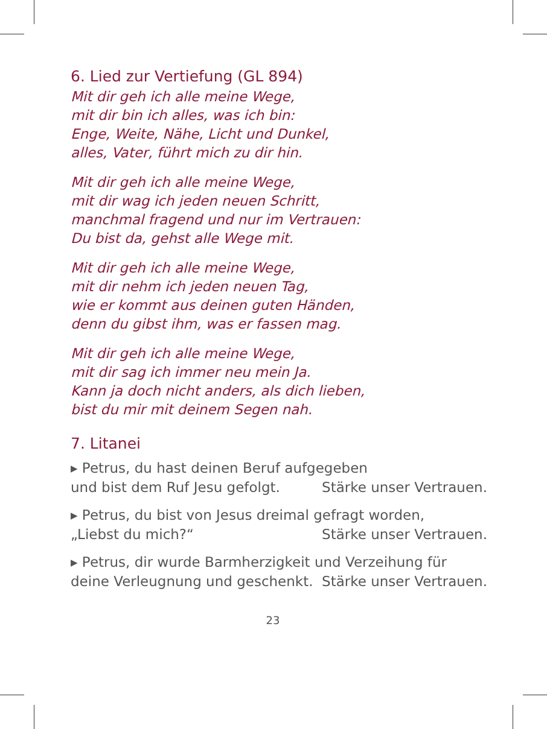6. Lied zur Vertiefung (GL 894)
Mit dir geh ich alle meine Wege,
mit dir bin ich alles, was ich bin:
Enge, Weite, Nähe, Licht und Dunkel,
alles, Vater, führt mich zu dir hin.
Mit dir geh ich alle meine Wege,
mit dir wag ich jeden neuen Schritt,
manchmal fragend und nur im Vertrauen:
Du bist da, gehst alle Wege mit.
Mit dir geh ich alle meine Wege,
mit dir nehm ich jeden neuen Tag,
wie er kommt aus deinen guten Händen,
denn du gibst ihm, was er fassen mag.
Mit dir geh ich alle meine Wege,
mit dir sag ich immer neu mein Ja.
Kann ja doch nicht anders, als dich lieben,
bist du mir mit deinem Segen nah.
7. Litanei
▸ Petrus, du hast deinen Beruf aufgegeben
und bist dem Ruf Jesu gefolgt. Stärke unser Vertrauen.
▸ Petrus, du bist von Jesus dreimal gefragt worden,
„Liebst du mich?“ Stärke unser Vertrauen.
▸ Petrus, dir wurde Barmherzigkeit und Verzeihung für
deine Verleugnung und geschenkt. Stärke unser Vertrauen.
23